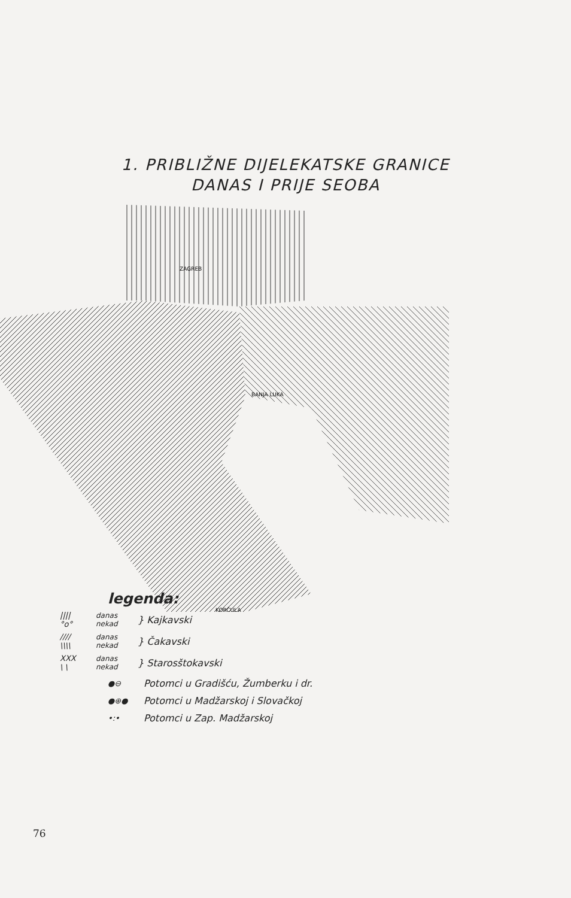1. PRIBLIŽNE DIJELEKATSKE GRANICE
DANAS I PRIJE SEOBA
ZAGREB
BANJA LUKA
KORČULA
legenda:
||||
°o°
danas
nekad
} Kajkavski
////
\\\\
danas
nekad
} Čakavski
XXX
\ \
danas
nekad
} Starosštokavski
●⊖
Potomci u Gradišću, Žumberku i dr.
●⊕●
Potomci u Madžarskoj i Slovačkoj
•:•
Potomci u Zap. Madžarskoj
76